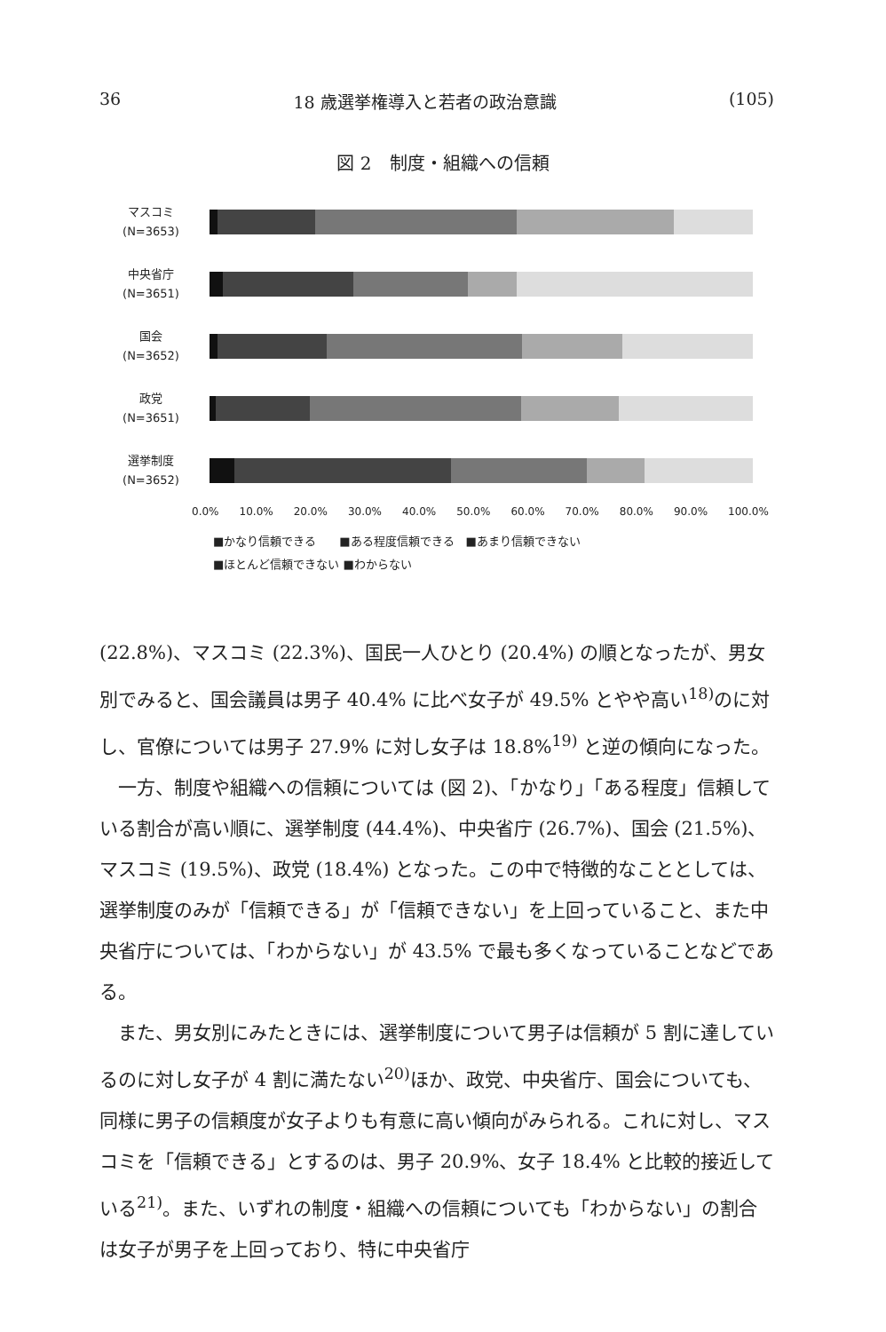36 18 歳選挙権導入と若者の政治意識 (105)
図 2　制度・組織への信頼
マスコミ
(N=3653)
中央省庁
(N=3651)
国会
(N=3652)
政党
(N=3651)
選挙制度
(N=3652)
0.0% 10.0% 20.0% 30.0% 40.0% 50.0% 60.0% 70.0% 80.0% 90.0% 100.0%
■かなり信頼できる　　■ある程度信頼できる　■あまり信頼できない
■ほとんど信頼できない ■わからない
(22.8%)、マスコミ (22.3%)、国民一人ひとり (20.4%) の順となったが、男女別でみると、国会議員は男子 40.4% に比べ女子が 49.5% とやや高い<sup>18)</sup>のに対し、官僚については男子 27.9% に対し女子は 18.8%<sup>19)</sup> と逆の傾向になった。
　一方、制度や組織への信頼については (図 2)、「かなり」「ある程度」信頼している割合が高い順に、選挙制度 (44.4%)、中央省庁 (26.7%)、国会 (21.5%)、マスコミ (19.5%)、政党 (18.4%) となった。この中で特徴的なこととしては、選挙制度のみが「信頼できる」が「信頼できない」を上回っていること、また中央省庁については、「わからない」が 43.5% で最も多くなっていることなどである。
　また、男女別にみたときには、選挙制度について男子は信頼が 5 割に達しているのに対し女子が 4 割に満たない<sup>20)</sup>ほか、政党、中央省庁、国会についても、同様に男子の信頼度が女子よりも有意に高い傾向がみられる。これに対し、マスコミを「信頼できる」とするのは、男子 20.9%、女子 18.4% と比較的接近している<sup>21)</sup>。また、いずれの制度・組織への信頼についても「わからない」の割合は女子が男子を上回っており、特に中央省庁